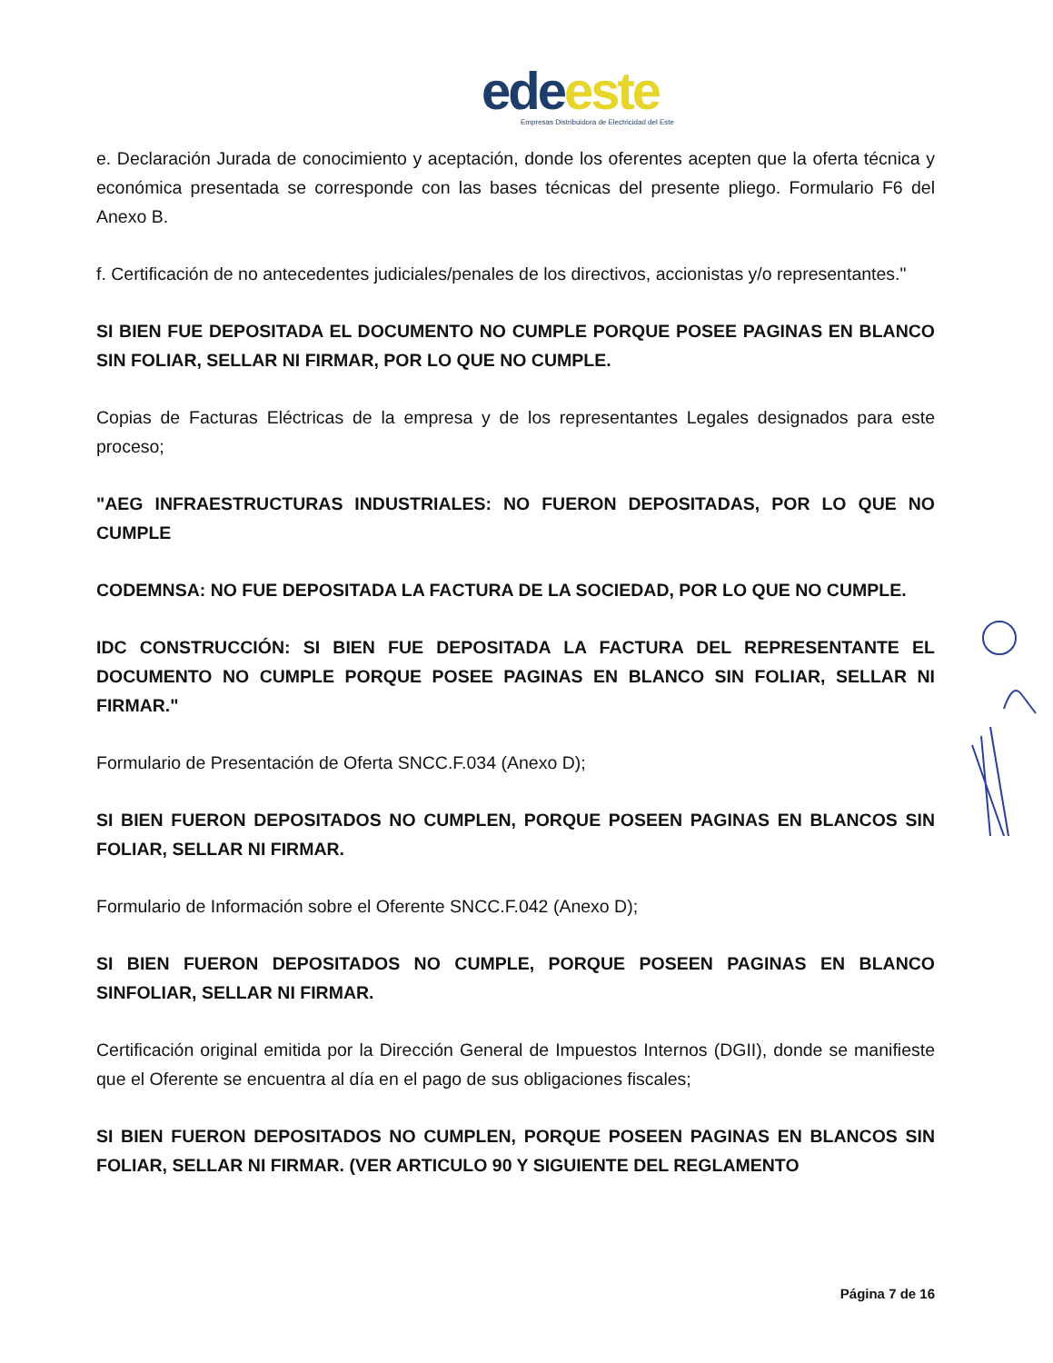ede este
Empresas Distribuidora de Electricidad del Este
e. Declaración Jurada de conocimiento y aceptación, donde los oferentes acepten que la oferta técnica y económica presentada se corresponde con las bases técnicas del presente pliego. Formulario F6 del Anexo B.
f. Certificación de no antecedentes judiciales/penales de los directivos, accionistas y/o representantes."
SI BIEN FUE DEPOSITADA EL DOCUMENTO NO CUMPLE PORQUE POSEE PAGINAS EN BLANCO SIN FOLIAR, SELLAR NI FIRMAR, POR LO QUE NO CUMPLE.
Copias de Facturas Eléctricas de la empresa y de los representantes Legales designados para este proceso;
"AEG INFRAESTRUCTURAS INDUSTRIALES: NO FUERON DEPOSITADAS, POR LO QUE NO CUMPLE
CODEMNSA: NO FUE DEPOSITADA LA FACTURA DE LA SOCIEDAD, POR LO QUE NO CUMPLE.
IDC CONSTRUCCIÓN: SI BIEN FUE DEPOSITADA LA FACTURA DEL REPRESENTANTE EL DOCUMENTO NO CUMPLE PORQUE POSEE PAGINAS EN BLANCO SIN FOLIAR, SELLAR NI FIRMAR."
Formulario de Presentación de Oferta SNCC.F.034 (Anexo D);
SI BIEN FUERON DEPOSITADOS NO CUMPLEN, PORQUE POSEEN PAGINAS EN BLANCOS SIN FOLIAR, SELLAR NI FIRMAR.
Formulario de Información sobre el Oferente SNCC.F.042 (Anexo D);
SI BIEN FUERON DEPOSITADOS NO CUMPLE, PORQUE POSEEN PAGINAS EN BLANCO SINFOLIAR, SELLAR NI FIRMAR.
Certificación original emitida por la Dirección General de Impuestos Internos (DGII), donde se manifieste que el Oferente se encuentra al día en el pago de sus obligaciones fiscales;
SI BIEN FUERON DEPOSITADOS NO CUMPLEN, PORQUE POSEEN PAGINAS EN BLANCOS SIN FOLIAR, SELLAR NI FIRMAR. (VER ARTICULO 90 Y SIGUIENTE DEL REGLAMENTO
Página 7 de 16